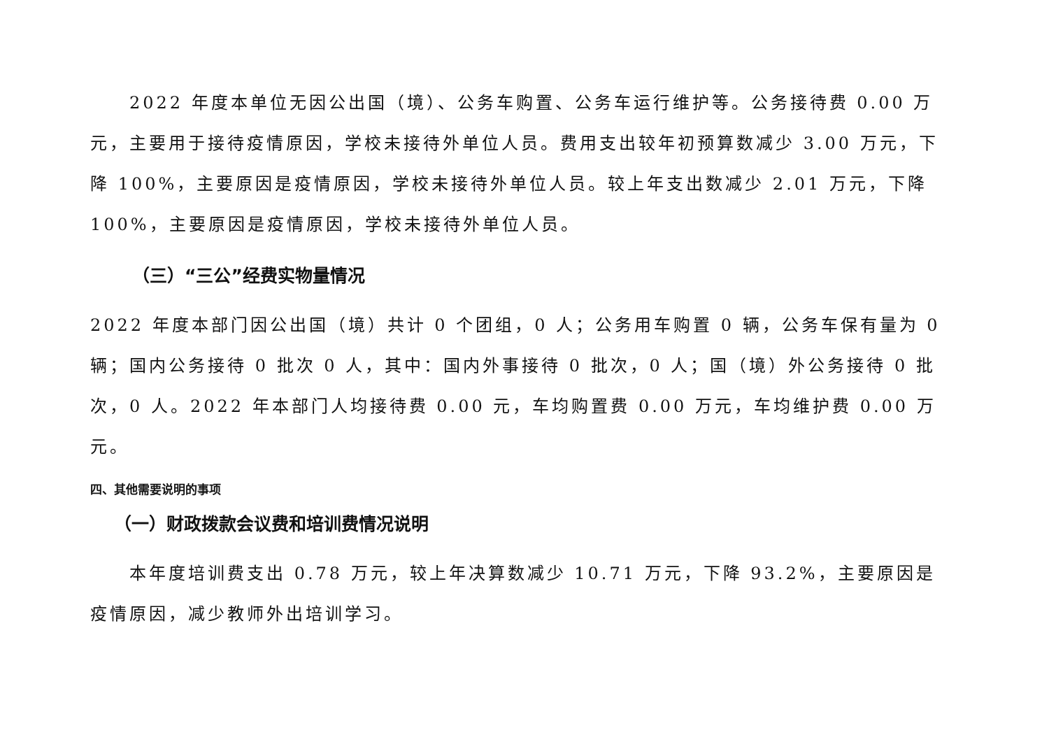2022 年度本单位无因公出国（境）、公务车购置、公务车运行维护等。公务接待费 0.00 万元，主要用于接待疫情原因，学校未接待外单位人员。费用支出较年初预算数减少 3.00 万元，下降 100%，主要原因是疫情原因，学校未接待外单位人员。较上年支出数减少 2.01 万元，下降 100%，主要原因是疫情原因，学校未接待外单位人员。
（三）“三公”经费实物量情况
2022 年度本部门因公出国（境）共计 0 个团组，0 人；公务用车购置 0 辆，公务车保有量为 0 辆；国内公务接待 0 批次 0 人，其中：国内外事接待 0 批次，0 人；国（境）外公务接待 0 批次，0 人。2022 年本部门人均接待费 0.00 元，车均购置费 0.00 万元，车均维护费 0.00 万元。
四、其他需要说明的事项
（一）财政拨款会议费和培训费情况说明
本年度培训费支出 0.78 万元，较上年决算数减少 10.71 万元，下降 93.2%，主要原因是疫情原因，减少教师外出培训学习。